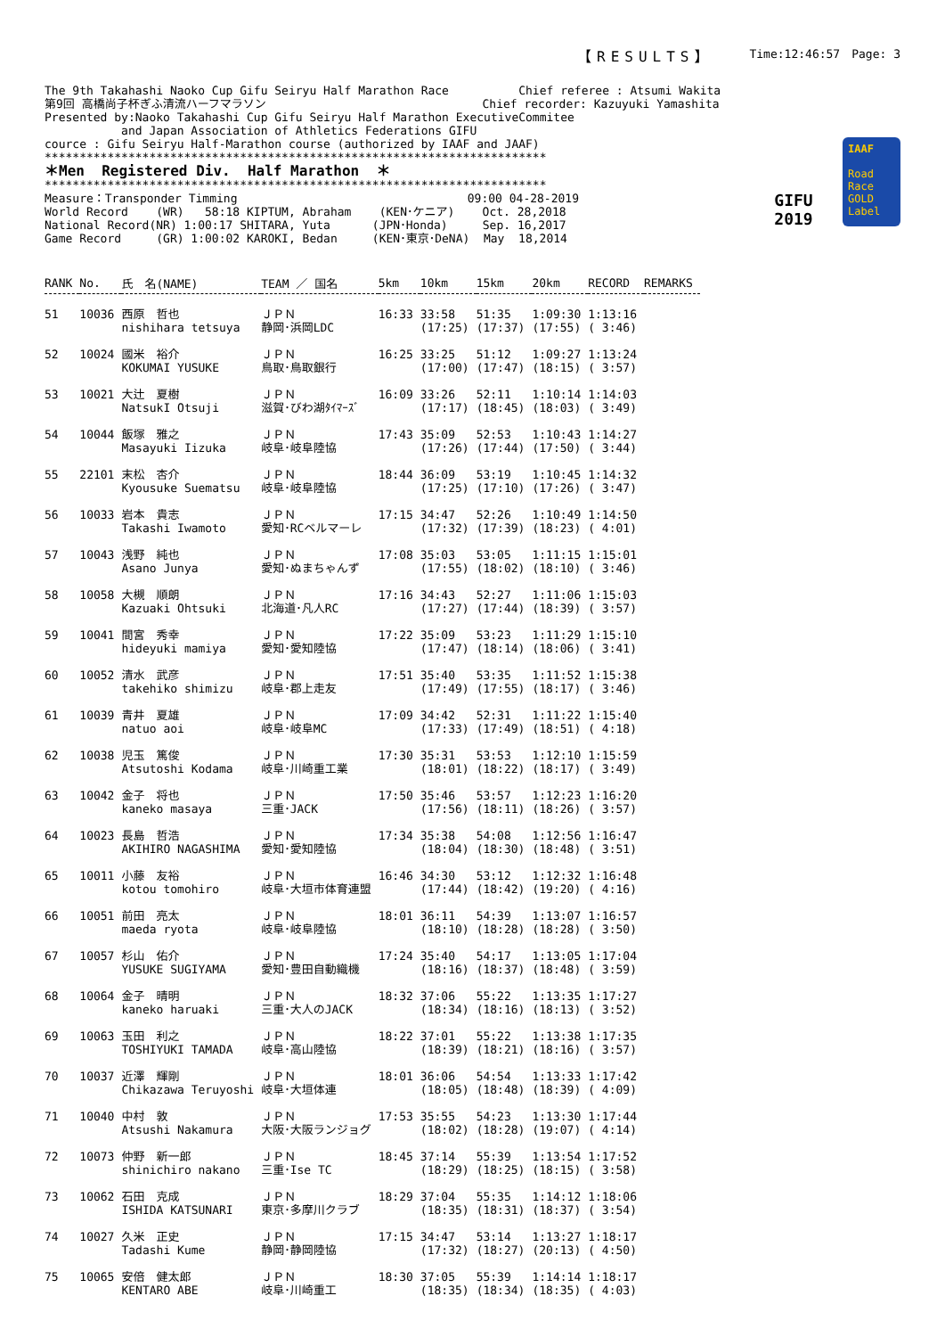【RESULTS】 Time:12:46:57　Page: 3
The 9th Takahashi Naoko Cup Gifu Seiryu Half Marathon Race          Chief referee : Atsumi Wakita
第9回 高橋尚子杯ぎふ清流ハーフマラソン                               Chief recorder: Kazuyuki Yamashita
Presented by:Naoko Takahashi Cup Gifu Seiryu Half Marathon ExecutiveCommitee
           and Japan Association of Athletics Federations GIFU
cource : Gifu Seiryu Half-Marathon course (authorized by IAAF and JAAF)
************************************************************************
＊Men  Registered Div.  Half Marathon  ＊
************************************************************************
Measure：Transponder Timming                                 09:00 04-28-2019
World Record    (WR)   58:18 KIPTUM, Abraham    (KEN･ケニア)    Oct. 28,2018
National Record(NR) 1:00:17 SHITARA, Yuta      (JPN･Honda)     Sep. 16,2017
Game Record     (GR) 1:00:02 KAROKI, Bedan     (KEN･東京･DeNA)  May  18,2014
GIFU
2019
IAAF
Road Race GOLD
Label
| RANK | No. | 氏 名(NAME) | TEAM ／ 国名 | 5km | 10km | 15km | 20km | RECORD | REMARKS |
| --- | --- | --- | --- | --- | --- | --- | --- | --- | --- |
| 51 | 10036 | 西原 哲也 nishihara tetsuya | ＪＰＮ 静岡･浜岡LDC | 16:33 | 33:58 (17:25) | 51:35 (17:37) | 1:09:30 (17:55) | 1:13:16 ( 3:46) | |
| 52 | 10024 | 國米 裕介 KOKUMAI YUSUKE | ＪＰＮ 鳥取･鳥取銀行 | 16:25 | 33:25 (17:00) | 51:12 (17:47) | 1:09:27 (18:15) | 1:13:24 ( 3:57) | |
| 53 | 10021 | 大辻 夏樹 NatsukI Otsuji | ＪＰＮ 滋賀･びわ湖ﾀｲﾏｰｽﾞ | 16:09 | 33:26 (17:17) | 52:11 (18:45) | 1:10:14 (18:03) | 1:14:03 ( 3:49) | |
| 54 | 10044 | 飯塚 雅之 Masayuki Iizuka | ＪＰＮ 岐阜･岐阜陸協 | 17:43 | 35:09 (17:26) | 52:53 (17:44) | 1:10:43 (17:50) | 1:14:27 ( 3:44) | |
| 55 | 22101 | 末松 杏介 Kyousuke Suematsu | ＪＰＮ 岐阜･岐阜陸協 | 18:44 | 36:09 (17:25) | 53:19 (17:10) | 1:10:45 (17:26) | 1:14:32 ( 3:47) | |
| 56 | 10033 | 岩本 貴志 Takashi Iwamoto | ＪＰＮ 愛知･RCベルマーレ | 17:15 | 34:47 (17:32) | 52:26 (17:39) | 1:10:49 (18:23) | 1:14:50 ( 4:01) | |
| 57 | 10043 | 浅野 純也 Asano Junya | ＪＰＮ 愛知･ぬまちゃんず | 17:08 | 35:03 (17:55) | 53:05 (18:02) | 1:11:15 (18:10) | 1:15:01 ( 3:46) | |
| 58 | 10058 | 大槻 順朗 Kazuaki Ohtsuki | ＪＰＮ 北海道･凡人RC | 17:16 | 34:43 (17:27) | 52:27 (17:44) | 1:11:06 (18:39) | 1:15:03 ( 3:57) | |
| 59 | 10041 | 間宮 秀幸 hideyuki mamiya | ＪＰＮ 愛知･愛知陸協 | 17:22 | 35:09 (17:47) | 53:23 (18:14) | 1:11:29 (18:06) | 1:15:10 ( 3:41) | |
| 60 | 10052 | 清水 武彦 takehiko shimizu | ＪＰＮ 岐阜･郡上走友 | 17:51 | 35:40 (17:49) | 53:35 (17:55) | 1:11:52 (18:17) | 1:15:38 ( 3:46) | |
| 61 | 10039 | 青井 夏雄 natuo aoi | ＪＰＮ 岐阜･岐阜MC | 17:09 | 34:42 (17:33) | 52:31 (17:49) | 1:11:22 (18:51) | 1:15:40 ( 4:18) | |
| 62 | 10038 | 児玉 篤俊 Atsutoshi Kodama | ＪＰＮ 岐阜･川崎重工業 | 17:30 | 35:31 (18:01) | 53:53 (18:22) | 1:12:10 (18:17) | 1:15:59 ( 3:49) | |
| 63 | 10042 | 金子 将也 kaneko masaya | ＪＰＮ 三重･JACK | 17:50 | 35:46 (17:56) | 53:57 (18:11) | 1:12:23 (18:26) | 1:16:20 ( 3:57) | |
| 64 | 10023 | 長島 哲浩 AKIHIRO NAGASHIMA | ＪＰＮ 愛知･愛知陸協 | 17:34 | 35:38 (18:04) | 54:08 (18:30) | 1:12:56 (18:48) | 1:16:47 ( 3:51) | |
| 65 | 10011 | 小藤 友裕 kotou tomohiro | ＪＰＮ 岐阜･大垣市体育連盟 | 16:46 | 34:30 (17:44) | 53:12 (18:42) | 1:12:32 (19:20) | 1:16:48 ( 4:16) | |
| 66 | 10051 | 前田 亮太 maeda ryota | ＪＰＮ 岐阜･岐阜陸協 | 18:01 | 36:11 (18:10) | 54:39 (18:28) | 1:13:07 (18:28) | 1:16:57 ( 3:50) | |
| 67 | 10057 | 杉山 佑介 YUSUKE SUGIYAMA | ＪＰＮ 愛知･豊田自動織機 | 17:24 | 35:40 (18:16) | 54:17 (18:37) | 1:13:05 (18:48) | 1:17:04 ( 3:59) | |
| 68 | 10064 | 金子 晴明 kaneko haruaki | ＪＰＮ 三重･大人のJACK | 18:32 | 37:06 (18:34) | 55:22 (18:16) | 1:13:35 (18:13) | 1:17:27 ( 3:52) | |
| 69 | 10063 | 玉田 利之 TOSHIYUKI TAMADA | ＪＰＮ 岐阜･高山陸協 | 18:22 | 37:01 (18:39) | 55:22 (18:21) | 1:13:38 (18:16) | 1:17:35 ( 3:57) | |
| 70 | 10037 | 近澤 輝剛 Chikazawa Teruyoshi | ＪＰＮ 岐阜･大垣体連 | 18:01 | 36:06 (18:05) | 54:54 (18:48) | 1:13:33 (18:39) | 1:17:42 ( 4:09) | |
| 71 | 10040 | 中村 敦 Atsushi Nakamura | ＪＰＮ 大阪･大阪ランジョグ | 17:53 | 35:55 (18:02) | 54:23 (18:28) | 1:13:30 (19:07) | 1:17:44 ( 4:14) | |
| 72 | 10073 | 仲野 新一郎 shinichiro nakano | ＪＰＮ 三重･Ise TC | 18:45 | 37:14 (18:29) | 55:39 (18:25) | 1:13:54 (18:15) | 1:17:52 ( 3:58) | |
| 73 | 10062 | 石田 克成 ISHIDA KATSUNARI | ＪＰＮ 東京･多摩川クラブ | 18:29 | 37:04 (18:35) | 55:35 (18:31) | 1:14:12 (18:37) | 1:18:06 ( 3:54) | |
| 74 | 10027 | 久米 正史 Tadashi Kume | ＪＰＮ 静岡･静岡陸協 | 17:15 | 34:47 (17:32) | 53:14 (18:27) | 1:13:27 (20:13) | 1:18:17 ( 4:50) | |
| 75 | 10065 | 安倍 健太郎 KENTARO ABE | ＪＰＮ 岐阜･川崎重工 | 18:30 | 37:05 (18:35) | 55:39 (18:34) | 1:14:14 (18:35) | 1:18:17 ( 4:03) | |